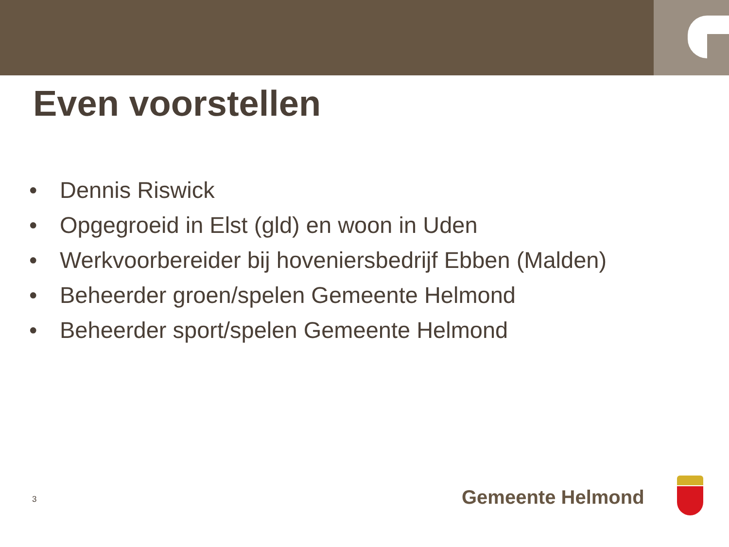Even voorstellen
• Dennis Riswick
• Opgegroeid in Elst (gld) en woon in Uden
• Werkvoorbereider bij hoveniersbedrijf Ebben (Malden)
• Beheerder groen/spelen Gemeente Helmond
• Beheerder sport/spelen Gemeente Helmond
3 Gemeente Helmond